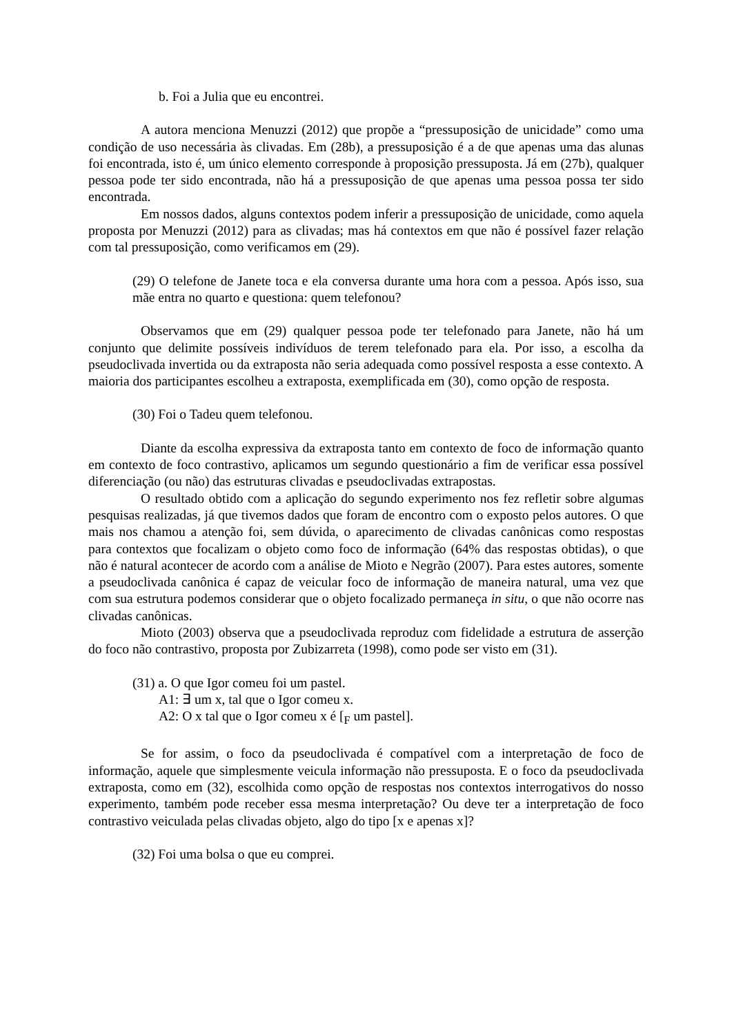b. Foi a Julia que eu encontrei.
A autora menciona Menuzzi (2012) que propõe a “pressuposição de unicidade” como uma condição de uso necessária às clivadas. Em (28b), a pressuposição é a de que apenas uma das alunas foi encontrada, isto é, um único elemento corresponde à proposição pressuposta. Já em (27b), qualquer pessoa pode ter sido encontrada, não há a pressuposição de que apenas uma pessoa possa ter sido encontrada.
Em nossos dados, alguns contextos podem inferir a pressuposição de unicidade, como aquela proposta por Menuzzi (2012) para as clivadas; mas há contextos em que não é possível fazer relação com tal pressuposição, como verificamos em (29).
(29) O telefone de Janete toca e ela conversa durante uma hora com a pessoa. Após isso, sua mãe entra no quarto e questiona: quem telefonou?
Observamos que em (29) qualquer pessoa pode ter telefonado para Janete, não há um conjunto que delimite possíveis indivíduos de terem telefonado para ela. Por isso, a escolha da pseudoclivada invertida ou da extraposta não seria adequada como possível resposta a esse contexto. A maioria dos participantes escolheu a extraposta, exemplificada em (30), como opção de resposta.
(30) Foi o Tadeu quem telefonou.
Diante da escolha expressiva da extraposta tanto em contexto de foco de informação quanto em contexto de foco contrastivo, aplicamos um segundo questionário a fim de verificar essa possível diferenciação (ou não) das estruturas clivadas e pseudoclivadas extrapostas.
O resultado obtido com a aplicação do segundo experimento nos fez refletir sobre algumas pesquisas realizadas, já que tivemos dados que foram de encontro com o exposto pelos autores. O que mais nos chamou a atenção foi, sem dúvida, o aparecimento de clivadas canônicas como respostas para contextos que focalizam o objeto como foco de informação (64% das respostas obtidas), o que não é natural acontecer de acordo com a análise de Mioto e Negrão (2007). Para estes autores, somente a pseudoclivada canônica é capaz de veicular foco de informação de maneira natural, uma vez que com sua estrutura podemos considerar que o objeto focalizado permaneça in situ, o que não ocorre nas clivadas canônicas.
Mioto (2003) observa que a pseudoclivada reproduz com fidelidade a estrutura de asserção do foco não contrastivo, proposta por Zubizarreta (1998), como pode ser visto em (31).
(31) a. O que Igor comeu foi um pastel.
A1: ∃ um x, tal que o Igor comeu x.
A2: O x tal que o Igor comeu x é [<sub>F</sub> um pastel].
Se for assim, o foco da pseudoclivada é compatível com a interpretação de foco de informação, aquele que simplesmente veicula informação não pressuposta. E o foco da pseudoclivada extraposta, como em (32), escolhida como opção de respostas nos contextos interrogativos do nosso experimento, também pode receber essa mesma interpretação? Ou deve ter a interpretação de foco contrastivo veiculada pelas clivadas objeto, algo do tipo [x e apenas x]?
(32) Foi uma bolsa o que eu comprei.